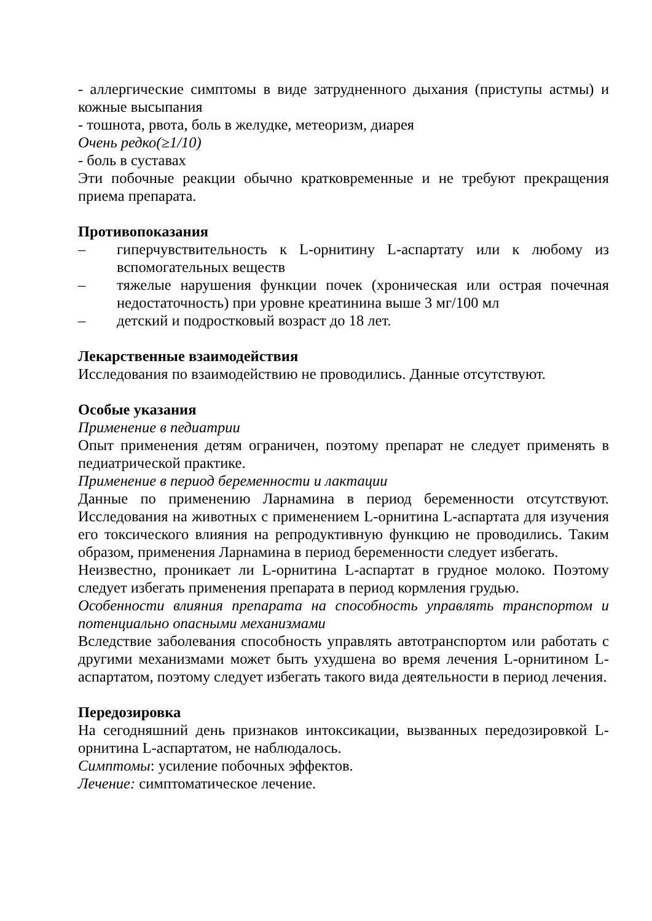- аллергические симптомы в виде затрудненного дыхания (приступы астмы) и кожные высыпания
- тошнота, рвота, боль в желудке, метеоризм, диарея
Очень редко(≥1/10)
- боль в суставах
Эти побочные реакции обычно кратковременные и не требуют прекращения приема препарата.
Противопоказания
– гиперчувствительность к L-орнитину L-аспартату или к любому из вспомогательных веществ
– тяжелые нарушения функции почек (хроническая или острая почечная недостаточность) при уровне креатинина выше 3 мг/100 мл
– детский и подростковый возраст до 18 лет.
Лекарственные взаимодействия
Исследования по взаимодействию не проводились. Данные отсутствуют.
Особые указания
Применение в педиатрии
Опыт применения детям ограничен, поэтому препарат не следует применять в педиатрической практике.
Применение в период беременности и лактации
Данные по применению Ларнамина в период беременности отсутствуют. Исследования на животных с применением L-орнитина L-аспартата для изучения его токсического влияния на репродуктивную функцию не проводились. Таким образом, применения Ларнамина в период беременности следует избегать.
Неизвестно, проникает ли L-орнитина L-аспартат в грудное молоко. Поэтому следует избегать применения препарата в период кормления грудью.
Особенности влияния препарата на способность управлять транспортом и потенциально опасными механизмами
Вследствие заболевания способность управлять автотранспортом или работать с другими механизмами может быть ухудшена во время лечения L-орнитином L-аспартатом, поэтому следует избегать такого вида деятельности в период лечения.
Передозировка
На сегодняшний день признаков интоксикации, вызванных передозировкой L-орнитина L-аспартатом, не наблюдалось.
Симптомы: усиление побочных эффектов.
Лечение: симптоматическое лечение.